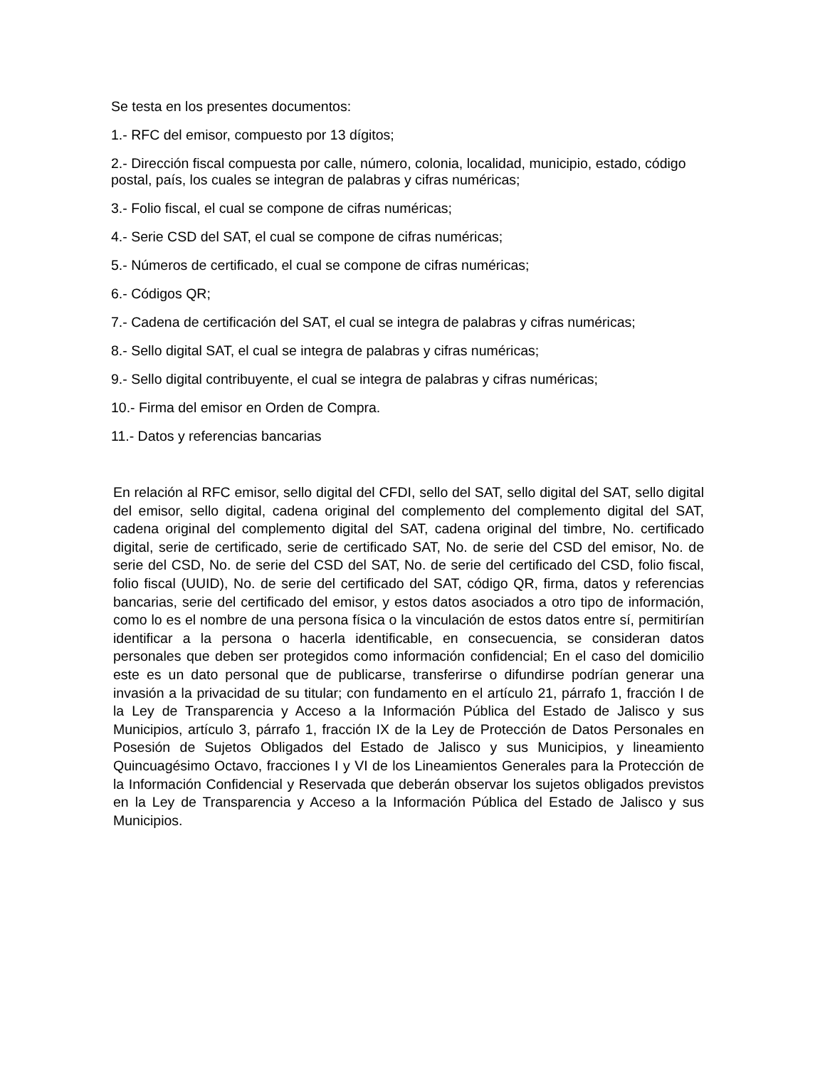Se testa en los presentes documentos:
1.- RFC del emisor, compuesto por 13 dígitos;
2.- Dirección fiscal compuesta por calle, número, colonia, localidad, municipio, estado, código postal, país, los cuales se integran de palabras y cifras numéricas;
3.- Folio fiscal, el cual se compone de cifras numéricas;
4.- Serie CSD del SAT, el cual se compone de cifras numéricas;
5.- Números de certificado, el cual se compone de cifras numéricas;
6.- Códigos QR;
7.- Cadena de certificación del SAT, el cual se integra de palabras y cifras numéricas;
8.- Sello digital SAT, el cual se integra de palabras y cifras numéricas;
9.- Sello digital contribuyente, el cual se integra de palabras y cifras numéricas;
10.- Firma del emisor en Orden de Compra.
11.- Datos y referencias bancarias
En relación al RFC emisor, sello digital del CFDI, sello del SAT, sello digital del SAT, sello digital del emisor, sello digital, cadena original del complemento del complemento digital del SAT, cadena original del complemento digital del SAT, cadena original del timbre, No. certificado digital, serie de certificado, serie de certificado SAT, No. de serie del CSD del emisor, No. de serie del CSD, No. de serie del CSD del SAT, No. de serie del certificado del CSD, folio fiscal, folio fiscal (UUID), No. de serie del certificado del SAT, código QR, firma, datos y referencias bancarias, serie del certificado del emisor, y estos datos asociados a otro tipo de información, como lo es el nombre de una persona física o la vinculación de estos datos entre sí, permitirían identificar a la persona o hacerla identificable, en consecuencia, se consideran datos personales que deben ser protegidos como información confidencial; En el caso del domicilio este es un dato personal que de publicarse, transferirse o difundirse podrían generar una invasión a la privacidad de su titular; con fundamento en el artículo 21, párrafo 1, fracción I de la Ley de Transparencia y Acceso a la Información Pública del Estado de Jalisco y sus Municipios, artículo 3, párrafo 1, fracción IX de la Ley de Protección de Datos Personales en Posesión de Sujetos Obligados del Estado de Jalisco y sus Municipios, y lineamiento Quincuagésimo Octavo, fracciones I y VI de los Lineamientos Generales para la Protección de la Información Confidencial y Reservada que deberán observar los sujetos obligados previstos en la Ley de Transparencia y Acceso a la Información Pública del Estado de Jalisco y sus Municipios.